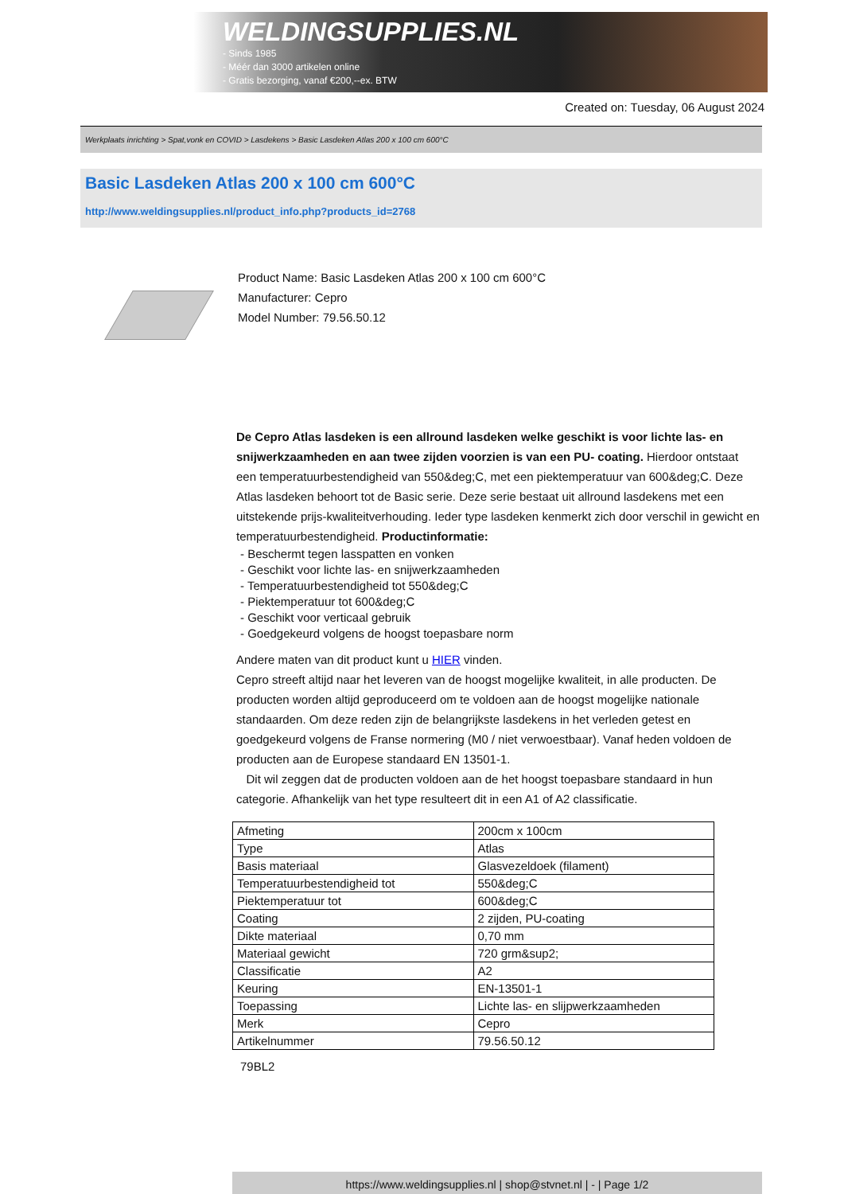WELDINGSUPPLIES.NL
- Sinds 1985
- Méér dan 3000 artikelen online
- Gratis bezorging, vanaf €200,--ex. BTW
Created on: Tuesday, 06 August 2024
Werkplaats inrichting > Spat,vonk en COVID > Lasdekens > Basic Lasdeken Atlas 200 x 100 cm 600°C
Basic Lasdeken Atlas 200 x 100 cm 600°C
http://www.weldingsupplies.nl/product_info.php?products_id=2768
Product Name: Basic Lasdeken Atlas 200 x 100 cm 600°C
Manufacturer: Cepro
Model Number: 79.56.50.12
De Cepro Atlas lasdeken is een allround lasdeken welke geschikt is voor lichte las- en snijwerkzaamheden en aan twee zijden voorzien is van een PU- coating. Hierdoor ontstaat een temperatuurbestendigheid van 550&deg;C, met een piektemperatuur van 600&deg;C. Deze Atlas lasdeken behoort tot de Basic serie. Deze serie bestaat uit allround lasdekens met een uitstekende prijs-kwaliteitverhouding. Ieder type lasdeken kenmerkt zich door verschil in gewicht en temperatuurbestendigheid. Productinformatie:
- Beschermt tegen lasspatten en vonken
- Geschikt voor lichte las- en snijwerkzaamheden
- Temperatuurbestendigheid tot 550&deg;C
- Piektemperatuur tot 600&deg;C
- Geschikt voor verticaal gebruik
- Goedgekeurd volgens de hoogst toepasbare norm
Andere maten van dit product kunt u HIER vinden.
Cepro streeft altijd naar het leveren van de hoogst mogelijke kwaliteit, in alle producten. De producten worden altijd geproduceerd om te voldoen aan de hoogst mogelijke nationale standaarden. Om deze reden zijn de belangrijkste lasdekens in het verleden getest en goedgekeurd volgens de Franse normering (M0 / niet verwoestbaar). Vanaf heden voldoen de producten aan de Europese standaard EN 13501-1.
Dit wil zeggen dat de producten voldoen aan de het hoogst toepasbare standaard in hun categorie. Afhankelijk van het type resulteert dit in een A1 of A2 classificatie.
| Afmeting | 200cm x 100cm |
| Type | Atlas |
| Basis materiaal | Glasvezeldoek (filament) |
| Temperatuurbestendigheid tot | 550&deg;C |
| Piektemperatuur tot | 600&deg;C |
| Coating | 2 zijden, PU-coating |
| Dikte materiaal | 0,70 mm |
| Materiaal gewicht | 720 grm&sup2; |
| Classificatie | A2 |
| Keuring | EN-13501-1 |
| Toepassing | Lichte las- en slijpwerkzaamheden |
| Merk | Cepro |
| Artikelnummer | 79.56.50.12 |
79BL2
https://www.weldingsupplies.nl | shop@stvnet.nl | - | Page 1/2